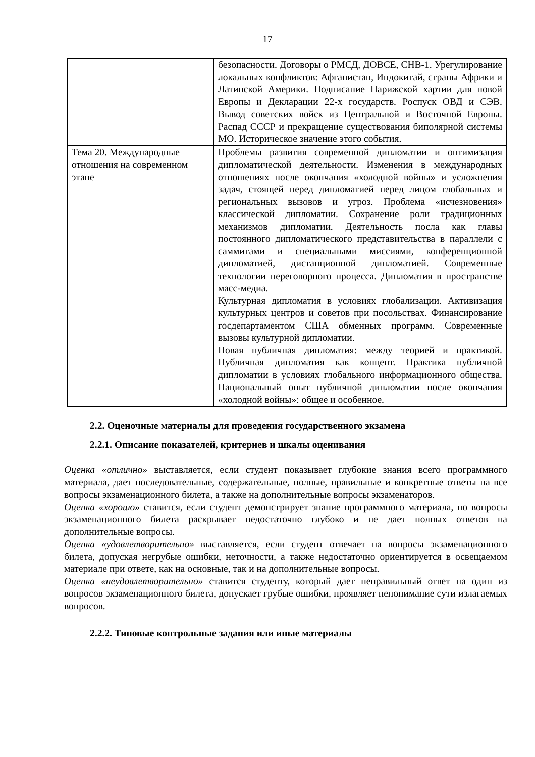17
| | безопасности. Договоры о РМСД, ДОВСЕ, СНВ-1. Урегулирование локальных конфликтов: Афганистан, Индокитай, страны Африки и Латинской Америки. Подписание Парижской хартии для новой Европы и Декларации 22-х государств. Роспуск ОВД и СЭВ. Вывод советских войск из Центральной и Восточной Европы. Распад СССР и прекращение существования биполярной системы МО. Историческое значение этого события. |
| Тема 20. Международные отношения на современном этапе | Проблемы развития современной дипломатии и оптимизация дипломатической деятельности. Изменения в международных отношениях после окончания «холодной войны» и усложнения задач, стоящей перед дипломатией перед лицом глобальных и региональных вызовов и угроз. Проблема «исчезновения» классической дипломатии. Сохранение роли традиционных механизмов дипломатии. Деятельность посла как главы постоянного дипломатического представительства в параллели с саммитами и специальными миссиями, конференционной дипломатией, дистанционной дипломатией. Современные технологии переговорного процесса. Дипломатия в пространстве масс-медиа. Культурная дипломатия в условиях глобализации. Активизация культурных центров и советов при посольствах. Финансирование госдепартаментом США обменных программ. Современные вызовы культурной дипломатии. Новая публичная дипломатия: между теорией и практикой. Публичная дипломатия как концепт. Практика публичной дипломатии в условиях глобального информационного общества. Национальный опыт публичной дипломатии после окончания «холодной войны»: общее и особенное. |
2.2. Оценочные материалы для проведения государственного экзамена
2.2.1. Описание показателей, критериев и шкалы оценивания
Оценка «отлично» выставляется, если студент показывает глубокие знания всего программного материала, дает последовательные, содержательные, полные, правильные и конкретные ответы на все вопросы экзаменационного билета, а также на дополнительные вопросы экзаменаторов.
Оценка «хорошо» ставится, если студент демонстрирует знание программного материала, но вопросы экзаменационного билета раскрывает недостаточно глубоко и не дает полных ответов на дополнительные вопросы.
Оценка «удовлетворительно» выставляется, если студент отвечает на вопросы экзаменационного билета, допуская негрубые ошибки, неточности, а также недостаточно ориентируется в освещаемом материале при ответе, как на основные, так и на дополнительные вопросы.
Оценка «неудовлетворительно» ставится студенту, который дает неправильный ответ на один из вопросов экзаменационного билета, допускает грубые ошибки, проявляет непонимание сути излагаемых вопросов.
2.2.2. Типовые контрольные задания или иные материалы